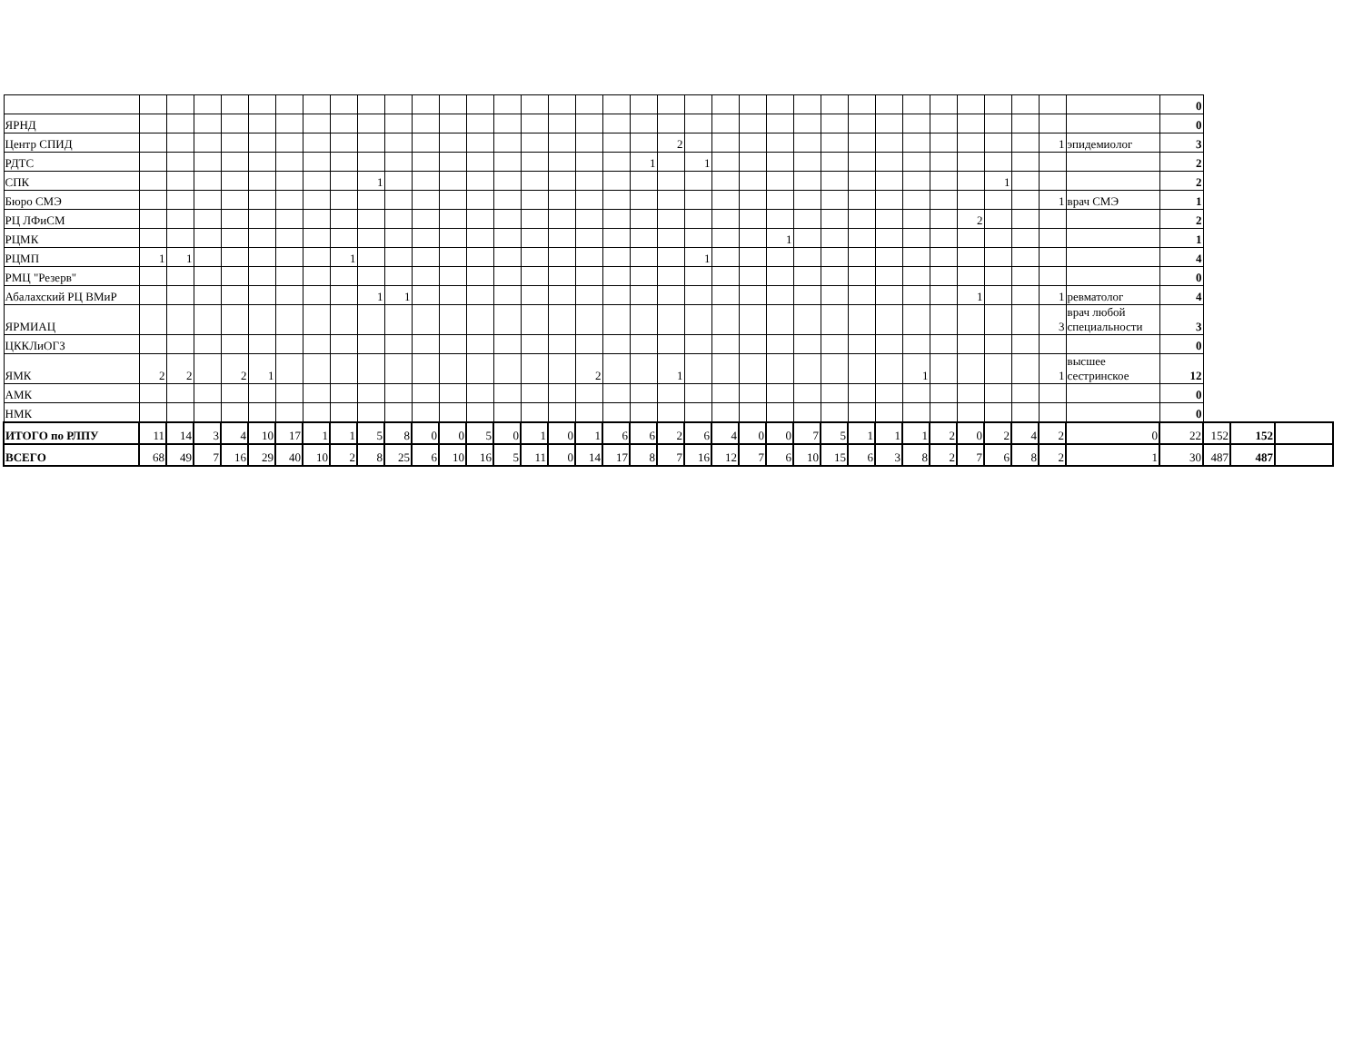| | | | | | | | | | | | | | | | | | | | | | | | | | | | | | | | | | | | | 0 | | | |
| ЯРНД | | | | | | | | | | | | | | | | | | | | | | | | | | | | | | | | | | | | 0 | | | |
| Центр СПИД | | | | | | | | | | | | | | | | | | | | 2 | | | | | | | | | | | | | | 1 | эпидемиолог | 3 | | | |
| РДТС | | | | | | | | | | | | | | | | | | | 1 | | 1 | | | | | | | | | | | | | | | 2 | | | |
| СПК | | | | | | | | | 1 | | | | | | | | | | | | | | | | | | | | | | | 1 | | | | 2 | | | |
| Бюро СМЭ | | | | | | | | | | | | | | | | | | | | | | | | | | | | | | | | | | 1 | врач СМЭ | 1 | | | |
| РЦ ЛФиСМ | | | | | | | | | | | | | | | | | | | | | | | | | | | | | | | 2 | | | | | 2 | | | |
| РЦМК | | | | | | | | | | | | | | | | | | | | | | | | 1 | | | | | | | | | | | | 1 | | | |
| РЦМП | 1 | 1 | | | | | | 1 | | | | | | | | | | | | | 1 | | | | | | | | | | | | | | | 4 | | | |
| РМЦ "Резерв" | | | | | | | | | | | | | | | | | | | | | | | | | | | | | | | | | | | | 0 | | | |
| Абалахский РЦ ВМиР | | | | | | | | | 1 | 1 | | | | | | | | | | | | | | | | | | | | | 1 | | | 1 | ревматолог | 4 | | | |
| ЯРМИАЦ | | | | | | | | | | | | | | | | | | | | | | | | | | | | | | | | | | 3 | врач любой специальности | 3 | | | |
| ЦККЛиОГЗ | | | | | | | | | | | | | | | | | | | | | | | | | | | | | | | | | | | | 0 | | | |
| ЯМК | 2 | 2 | | 2 | 1 | | | | | | | | | | | | 2 | | | 1 | | | | | | | | | 1 | | | | | 1 | высшее сестринское | 12 | | | |
| АМК | | | | | | | | | | | | | | | | | | | | | | | | | | | | | | | | | | | | 0 | | | |
| НМК | | | | | | | | | | | | | | | | | | | | | | | | | | | | | | | | | | | | 0 | | | |
| ИТОГО по РЛПУ | 11 | 14 | 3 | 4 | 10 | 17 | 1 | 1 | 5 | 8 | 0 | 0 | 5 | 0 | 1 | 0 | 1 | 6 | 6 | 2 | 6 | 4 | 0 | 0 | 7 | 5 | 1 | 1 | 1 | 2 | 0 | 2 | 4 | 2 | 0 | 22 | 152 | 152 | |
| ВСЕГО | 68 | 49 | 7 | 16 | 29 | 40 | 10 | 2 | 8 | 25 | 6 | 10 | 16 | 5 | 11 | 0 | 14 | 17 | 8 | 7 | 16 | 12 | 7 | 6 | 10 | 15 | 6 | 3 | 8 | 2 | 7 | 6 | 8 | 2 | 1 | 30 | 487 | 487 | |